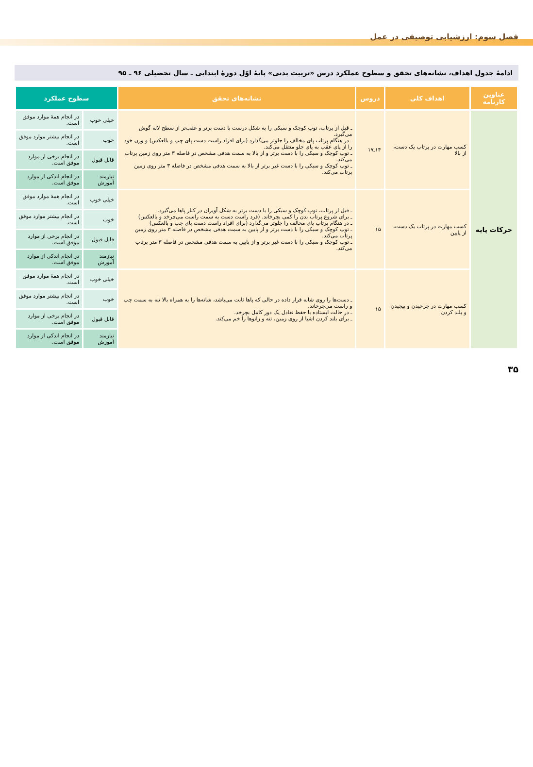فصل سوم: ارزشیابی توصیفی در عمل
ادامهٔ جدول اهداف، نشانه‌های تحقق و سطوح عملکرد درس «تربیت بدنی» پایهٔ اوّل دورهٔ ابتدایی ـ سال تحصیلی ۹۶ ـ ۹۵
| عناوین کارنامه | اهداف کلی | دروس | نشانه‌های تحقق | سطوح عملکرد | |
| --- | --- | --- | --- | --- | --- |
| حرکات پایه | کسب مهارت در پرتاب یک دست، از بالا | ۱۴ـ۱۷ | ـ قبل از پرتاب، توپ کوچک و سبکی را به شکل درست با دست برتر و عقب‌تر از سطح لاله گوش می‌گیرد. ـ در هنگام پرتاب پای مخالف را جلوتر می‌گذارد (برای افراد راست دست پای چپ و بالعکس) و وزن خود را از پای عقب به پای جلو منتقل می‌کند. ـ توپ کوچک و سبکی را با دست برتر و از بالا به سمت هدفی مشخص در فاصله ۳ متر روی زمین پرتاب می‌کند. ـ توپ کوچک و سبکی را با دست غیر برتر از بالا به سمت هدفی مشخص در فاصله ۳ متر روی زمین پرتاب می‌کند. | خیلی خوب | در انجام همهٔ موارد موفق است. |
| | | | | خوب | در انجام بیشتر موارد موفق است. |
| | | | | قابل قبول | در انجام برخی از موارد موفق است. |
| | | | | نیازمند آموزش | در انجام اندکی از موارد موفق است. |
| | کسب مهارت در پرتاب یک دست، از پایین | ۱۵ | ـ قبل از پرتاب، توپ کوچک و سبکی را با دست برتر به شکل آویزان در کنار پاها می‌گیرد. ـ برای شروع پرتاب بدن را کمی بچرخاند. (فرد راست دست به سمت راست می‌چرخد و بالعکس) ـ در هنگام پرتاب پای مخالف را جلوتر می‌گذارد (برای افراد راست دست پای چپ و بالعکس) ـ توپ کوچک و سبکی را با دست برتر و از پایین به سمت هدفی مشخص در فاصله ۳ متر روی زمین پرتاب می‌کند. ـ توپ کوچک و سبکی را با دست غیر برتر و از پایین به سمت هدفی مشخص در فاصله ۳ متر پرتاب می‌کند. | خیلی خوب | در انجام همهٔ موارد موفق است. |
| | | | | خوب | در انجام بیشتر موارد موفق است. |
| | | | | قابل قبول | در انجام برخی از موارد موفق است. |
| | | | | نیازمند آموزش | در انجام اندکی از موارد موفق است. |
| | کسب مهارت در چرخیدن و پیچیدن و بلند کردن | ۱۵ | ـ دست‌ها را روی شانه قرار داده در حالی که پاها ثابت می‌باشد، شانه‌ها را به همراه بالا تنه به سمت چپ و راست می‌چرخاند. ـ در حالت ایستاده با حفظ تعادل یک دور کامل بچرخد. ـ برای بلند کردن اشیا از روی زمین، تنه و زانوها را خم می‌کند. | خیلی خوب | در انجام همهٔ موارد موفق است. |
| | | | | خوب | در انجام بیشتر موارد موفق است. |
| | | | | قابل قبول | در انجام برخی از موارد موفق است. |
| | | | | نیازمند آموزش | در انجام اندکی از موارد موفق است. |
۳۵